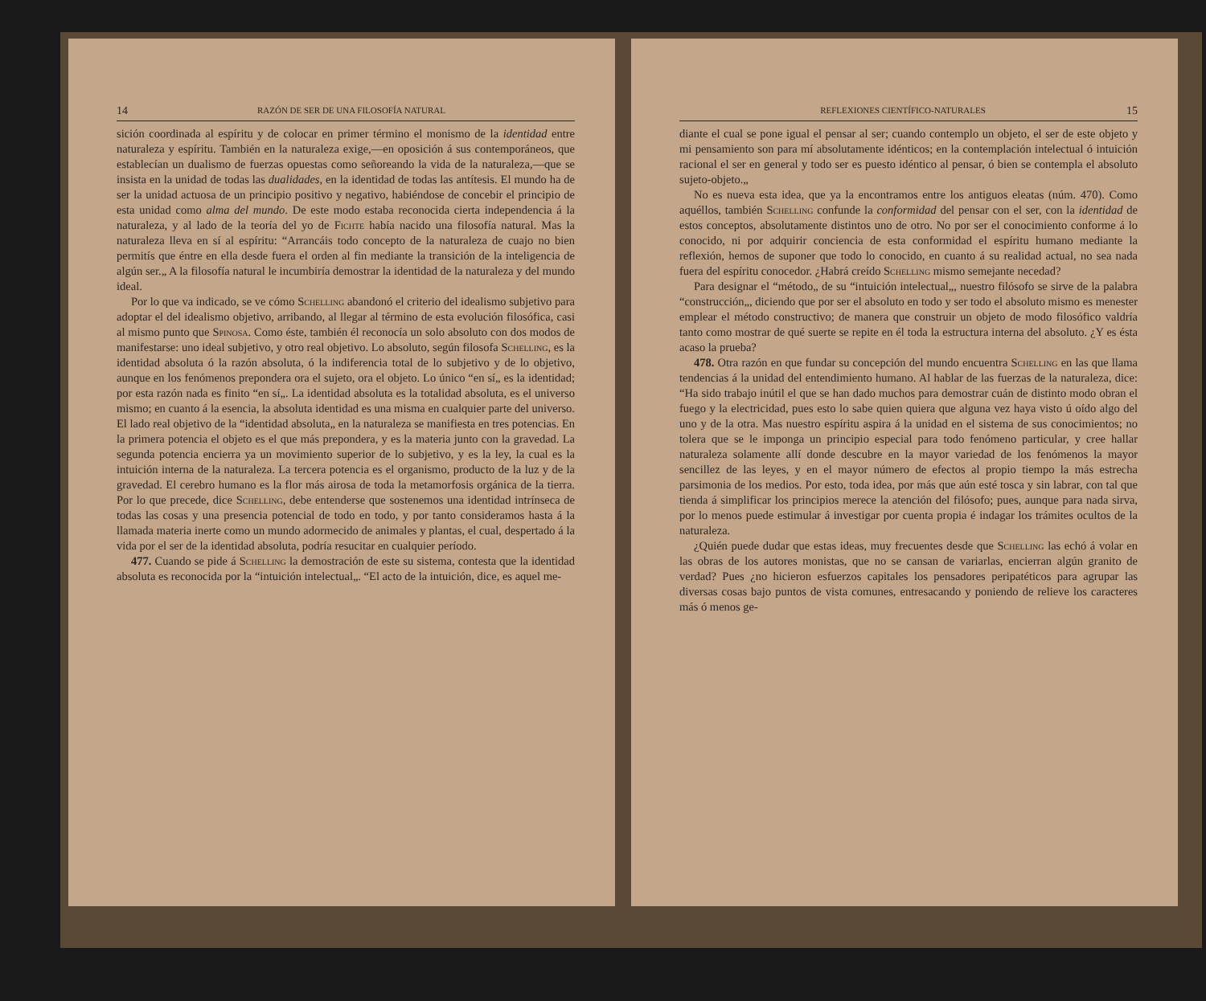14 RAZÓN DE SER DE UNA FILOSOFÍA NATURAL
sición coordinada al espíritu y de colocar en primer término el monismo de la identidad entre naturaleza y espíritu. También en la naturaleza exige,—en oposición á sus contemporáneos, que establecían un dualismo de fuerzas opuestas como señoreando la vida de la naturaleza,—que se insista en la unidad de todas las dualidades, en la identidad de todas las antítesis. El mundo ha de ser la unidad actuosa de un principio positivo y negativo, habiéndose de concebir el principio de esta unidad como alma del mundo. De este modo estaba reconocida cierta independencia á la naturaleza, y al lado de la teoría del yo de Fichte había nacido una filosofía natural. Mas la naturaleza lleva en sí al espíritu: “Arrancáis todo concepto de la naturaleza de cuajo no bien permitís que éntre en ella desde fuera el orden al fin mediante la transición de la inteligencia de algún ser.„ A la filosofía natural le incumbiría demostrar la identidad de la naturaleza y del mundo ideal.
Por lo que va indicado, se ve cómo Schelling abandonó el criterio del idealismo subjetivo para adoptar el del idealismo objetivo, arribando, al llegar al término de esta evolución filosófica, casi al mismo punto que Spinosa. Como éste, también él reconocía un solo absoluto con dos modos de manifestarse: uno ideal subjetivo, y otro real objetivo. Lo absoluto, según filosofa Schelling, es la identidad absoluta ó la razón absoluta, ó la indiferencia total de lo subjetivo y de lo objetivo, aunque en los fenómenos prepondera ora el sujeto, ora el objeto. Lo único “en sí„ es la identidad; por esta razón nada es finito “en sí„. La identidad absoluta es la totalidad absoluta, es el universo mismo; en cuanto á la esencia, la absoluta identidad es una misma en cualquier parte del universo. El lado real objetivo de la “identidad absoluta„ en la naturaleza se manifiesta en tres potencias. En la primera potencia el objeto es el que más prepondera, y es la materia junto con la gravedad. La segunda potencia encierra ya un movimiento superior de lo subjetivo, y es la ley, la cual es la intuición interna de la naturaleza. La tercera potencia es el organismo, producto de la luz y de la gravedad. El cerebro humano es la flor más airosa de toda la metamorfosis orgánica de la tierra. Por lo que precede, dice Schelling, debe entenderse que sostenemos una identidad intrínseca de todas las cosas y una presencia potencial de todo en todo, y por tanto consideramos hasta á la llamada materia inerte como un mundo adormecido de animales y plantas, el cual, despertado á la vida por el ser de la identidad absoluta, podría resucitar en cualquier período.
477. Cuando se pide á Schelling la demostración de este su sistema, contesta que la identidad absoluta es reconocida por la “intuición intelectual„. “El acto de la intuición, dice, es aquel me-
REFLEXIONES CIENTÍFICO-NATURALES 15
diante el cual se pone igual el pensar al ser; cuando contemplo un objeto, el ser de este objeto y mi pensamiento son para mí absolutamente idénticos; en la contemplación intelectual ó intuición racional el ser en general y todo ser es puesto idéntico al pensar, ó bien se contempla el absoluto sujeto-objeto.„
No es nueva esta idea, que ya la encontramos entre los antiguos eleatas (núm. 470). Como aquéllos, también Schelling confunde la conformidad del pensar con el ser, con la identidad de estos conceptos, absolutamente distintos uno de otro. No por ser el conocimiento conforme á lo conocido, ni por adquirir conciencia de esta conformidad el espíritu humano mediante la reflexión, hemos de suponer que todo lo conocido, en cuanto á su realidad actual, no sea nada fuera del espíritu conocedor. ¿Habrá creído Schelling mismo semejante necedad?
Para designar el “método„ de su “intuición intelectual„, nuestro filósofo se sirve de la palabra “construcción„, diciendo que por ser el absoluto en todo y ser todo el absoluto mismo es menester emplear el método constructivo; de manera que construir un objeto de modo filosófico valdría tanto como mostrar de qué suerte se repite en él toda la estructura interna del absoluto. ¿Y es ésta acaso la prueba?
478. Otra razón en que fundar su concepción del mundo encuentra Schelling en las que llama tendencias á la unidad del entendimiento humano. Al hablar de las fuerzas de la naturaleza, dice: “Ha sido trabajo inútil el que se han dado muchos para demostrar cuán de distinto modo obran el fuego y la electricidad, pues esto lo sabe quien quiera que alguna vez haya visto ú oído algo del uno y de la otra. Mas nuestro espíritu aspira á la unidad en el sistema de sus conocimientos; no tolera que se le imponga un principio especial para todo fenómeno particular, y cree hallar naturaleza solamente allí donde descubre en la mayor variedad de los fenómenos la mayor sencillez de las leyes, y en el mayor número de efectos al propio tiempo la más estrecha parsimonia de los medios. Por esto, toda idea, por más que aún esté tosca y sin labrar, con tal que tienda á simplificar los principios merece la atención del filósofo; pues, aunque para nada sirva, por lo menos puede estimular á investigar por cuenta propia é indagar los trámites ocultos de la naturaleza.
¿Quién puede dudar que estas ideas, muy frecuentes desde que Schelling las echó á volar en las obras de los autores monistas, que no se cansan de variarlas, encierran algún granito de verdad? Pues ¿no hicieron esfuerzos capitales los pensadores peripatéticos para agrupar las diversas cosas bajo puntos de vista comunes, entresacando y poniendo de relieve los caracteres más ó menos ge-